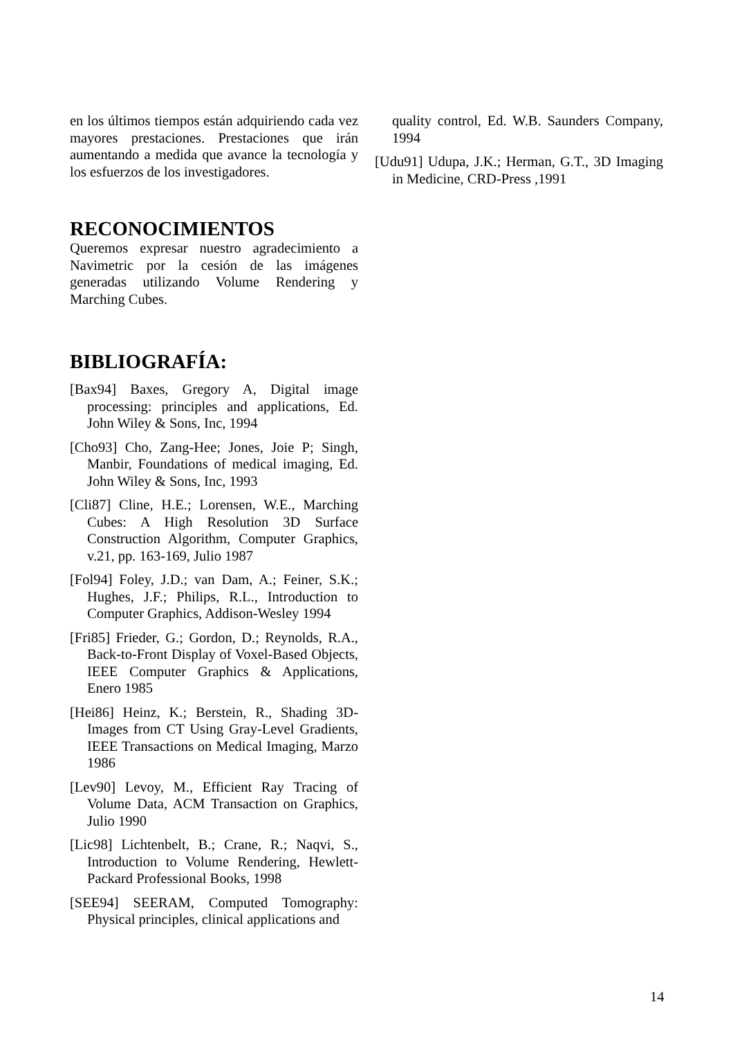en los últimos tiempos están adquiriendo cada vez mayores prestaciones. Prestaciones que irán aumentando a medida que avance la tecnología y los esfuerzos de los investigadores.
RECONOCIMIENTOS
Queremos expresar nuestro agradecimiento a Navimetric por la cesión de las imágenes generadas utilizando Volume Rendering y Marching Cubes.
BIBLIOGRAFÍA:
[Bax94] Baxes, Gregory A, Digital image processing: principles and applications, Ed. John Wiley & Sons, Inc, 1994
[Cho93] Cho, Zang-Hee; Jones, Joie P; Singh, Manbir, Foundations of medical imaging, Ed. John Wiley & Sons, Inc, 1993
[Cli87] Cline, H.E.; Lorensen, W.E., Marching Cubes: A High Resolution 3D Surface Construction Algorithm, Computer Graphics, v.21, pp. 163-169, Julio 1987
[Fol94] Foley, J.D.; van Dam, A.; Feiner, S.K.; Hughes, J.F.; Philips, R.L., Introduction to Computer Graphics, Addison-Wesley 1994
[Fri85] Frieder, G.; Gordon, D.; Reynolds, R.A., Back-to-Front Display of Voxel-Based Objects, IEEE Computer Graphics & Applications, Enero 1985
[Hei86] Heinz, K.; Berstein, R., Shading 3D-Images from CT Using Gray-Level Gradients, IEEE Transactions on Medical Imaging, Marzo 1986
[Lev90] Levoy, M., Efficient Ray Tracing of Volume Data, ACM Transaction on Graphics, Julio 1990
[Lic98] Lichtenbelt, B.; Crane, R.; Naqvi, S., Introduction to Volume Rendering, Hewlett-Packard Professional Books, 1998
[SEE94] SEERAM, Computed Tomography: Physical principles, clinical applications and
quality control, Ed. W.B. Saunders Company, 1994
[Udu91] Udupa, J.K.; Herman, G.T., 3D Imaging in Medicine, CRD-Press ,1991
14